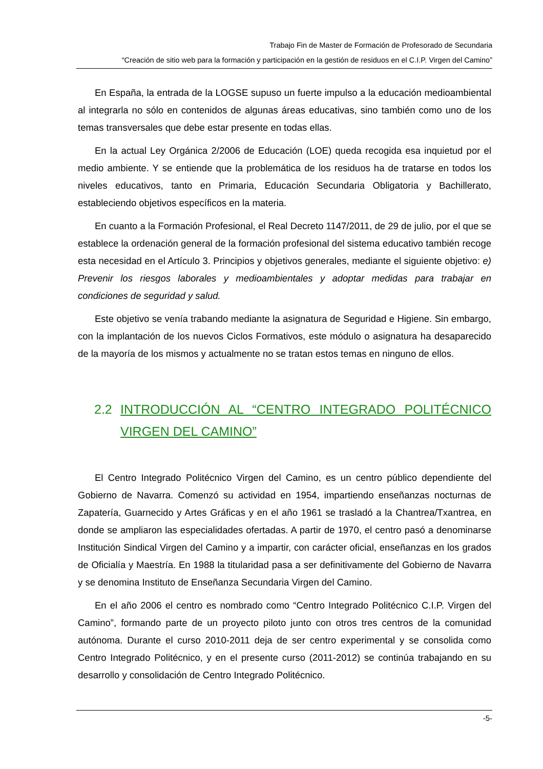Trabajo Fin de Master de Formación de Profesorado de Secundaria
“Creación de sitio web para la formación y participación en la gestión de residuos en el C.I.P. Virgen del Camino”
En España, la entrada de la LOGSE supuso un fuerte impulso a la educación medioambiental al integrarla no sólo en contenidos de algunas áreas educativas, sino también como uno de los temas transversales que debe estar presente en todas ellas.
En la actual Ley Orgánica 2/2006 de Educación (LOE) queda recogida esa inquietud por el medio ambiente. Y se entiende que la problemática de los residuos ha de tratarse en todos los niveles educativos, tanto en Primaria, Educación Secundaria Obligatoria y Bachillerato, estableciendo objetivos específicos en la materia.
En cuanto a la Formación Profesional, el Real Decreto 1147/2011, de 29 de julio, por el que se establece la ordenación general de la formación profesional del sistema educativo también recoge esta necesidad en el Artículo 3. Principios y objetivos generales, mediante el siguiente objetivo: e) Prevenir los riesgos laborales y medioambientales y adoptar medidas para trabajar en condiciones de seguridad y salud.
Este objetivo se venía trabando mediante la asignatura de Seguridad e Higiene. Sin embargo, con la implantación de los nuevos Ciclos Formativos, este módulo o asignatura ha desaparecido de la mayoría de los mismos y actualmente no se tratan estos temas en ninguno de ellos.
2.2 INTRODUCCIÓN AL “CENTRO INTEGRADO POLITÉCNICO VIRGEN DEL CAMINO”
El Centro Integrado Politécnico Virgen del Camino, es un centro público dependiente del Gobierno de Navarra. Comenzó su actividad en 1954, impartiendo enseñanzas nocturnas de Zapatería, Guarnecido y Artes Gráficas y en el año 1961 se trasladó a la Chantrea/Txantrea, en donde se ampliaron las especialidades ofertadas. A partir de 1970, el centro pasó a denominarse Institución Sindical Virgen del Camino y a impartir, con carácter oficial, enseñanzas en los grados de Oficialía y Maestría. En 1988 la titularidad pasa a ser definitivamente del Gobierno de Navarra y se denomina Instituto de Enseñanza Secundaria Virgen del Camino.
En el año 2006 el centro es nombrado como “Centro Integrado Politécnico C.I.P. Virgen del Camino”, formando parte de un proyecto piloto junto con otros tres centros de la comunidad autónoma. Durante el curso 2010-2011 deja de ser centro experimental y se consolida como Centro Integrado Politécnico, y en el presente curso (2011-2012) se continúa trabajando en su desarrollo y consolidación de Centro Integrado Politécnico.
-5-